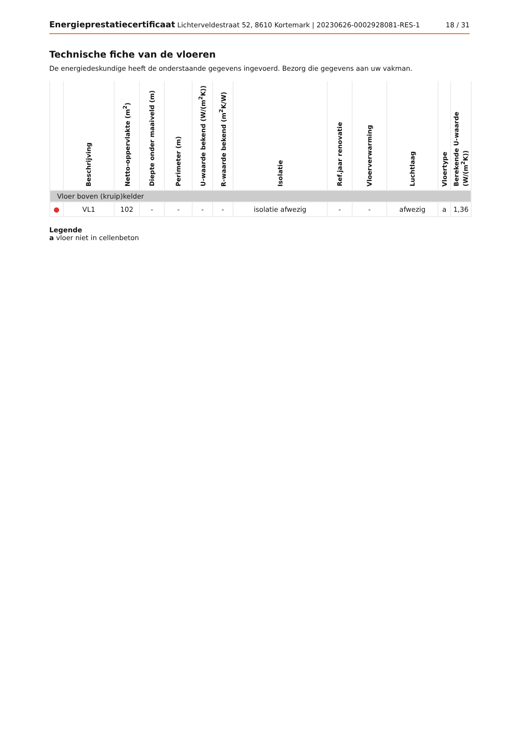Energieprestatiecertificaat Lichterveldestraat 52, 8610 Kortemark | 20230626-0002928081-RES-1
18 / 31
Technische fiche van de vloeren
De energiedeskundige heeft de onderstaande gegevens ingevoerd. Bezorg die gegevens aan uw vakman.
| | Beschrijving | Netto-oppervlakte (m<sup>2</sup>) | Diepte onder maaiveld (m) | Perimeter (m) | U-waarde bekend (W/(m<sup>2</sup>K)) | R-waarde bekend (m<sup>2</sup>K/W) | Isolatie | Ref.jaar renovatie | Vloerverwarming | Luchtlaag | Vloertype | Berekende U-waarde (W/(m<sup>2</sup>K)) |
| --- | --- | --- | --- | --- | --- | --- | --- | --- | --- | --- | --- | --- |
| Vloer boven (kruip)kelder | | | | | | | | | | | | |
| ● | VL1 | 102 | - | - | - | - | isolatie afwezig | - | - | afwezig | a | 1,36 |
Legende
a vloer niet in cellenbeton